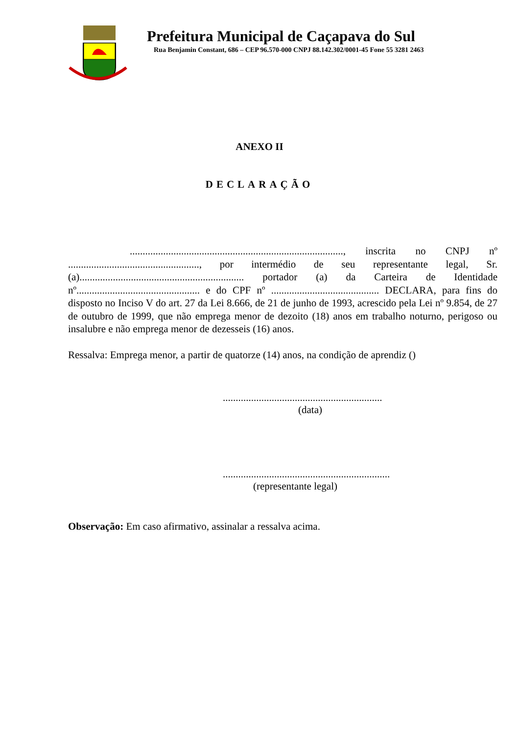Prefeitura Municipal de Caçapava do Sul
Rua Benjamin Constant, 686 – CEP 96.570-000 CNPJ 88.142.302/0001-45 Fone 55 3281 2463
ANEXO II
DECLARAÇÃO
..................................................................................., inscrita no CNPJ nº ..................................................., por intermédio de seu representante legal, Sr.(a)................................................................ portador (a) da Carteira de Identidade nº................................................ e do CPF nº .......................................... DECLARA, para fins do disposto no Inciso V do art. 27 da Lei 8.666, de 21 de junho de 1993, acrescido pela Lei nº 9.854, de 27 de outubro de 1999, que não emprega menor de dezoito (18) anos em trabalho noturno, perigoso ou insalubre e não emprega menor de dezesseis (16) anos.
Ressalva: Emprega menor, a partir de quatorze (14) anos, na condição de aprendiz ()
..............................................................
(data)
.................................................................
(representante legal)
Observação: Em caso afirmativo, assinalar a ressalva acima.